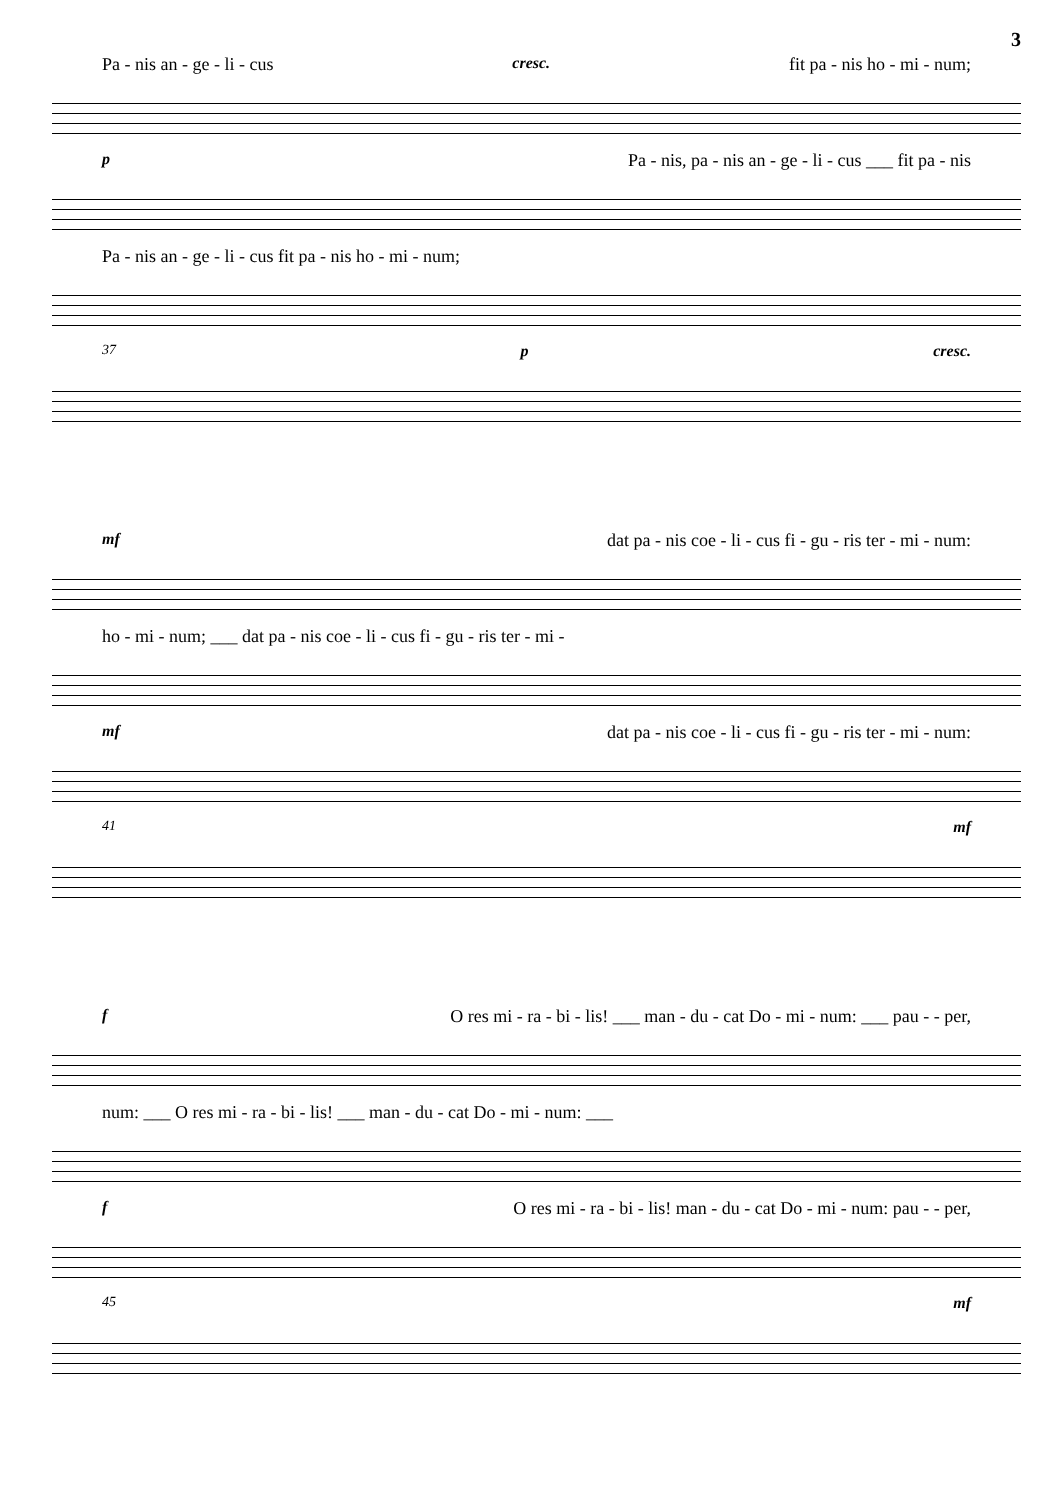3
Pa - nis an - ge - li - cus cresc. fit pa - nis ho - mi - num;
p Pa - nis, pa - nis an - ge - li - cus ___ fit pa - nis
Pa - nis an - ge - li - cus fit pa - nis ho - mi - num;
37 p cresc.
mf dat pa - nis coe - li - cus fi - gu - ris ter - mi - num:
ho - mi - num; ___ dat pa - nis coe - li - cus fi - gu - ris ter - mi -
mf dat pa - nis coe - li - cus fi - gu - ris ter - mi - num:
41 mf
f O res mi - ra - bi - lis! ___ man - du - cat Do - mi - num: ___ pau - - per,
num: ___ O res mi - ra - bi - lis! ___ man - du - cat Do - mi - num: ___
f O res mi - ra - bi - lis! man - du - cat Do - mi - num: pau - - per,
45 mf